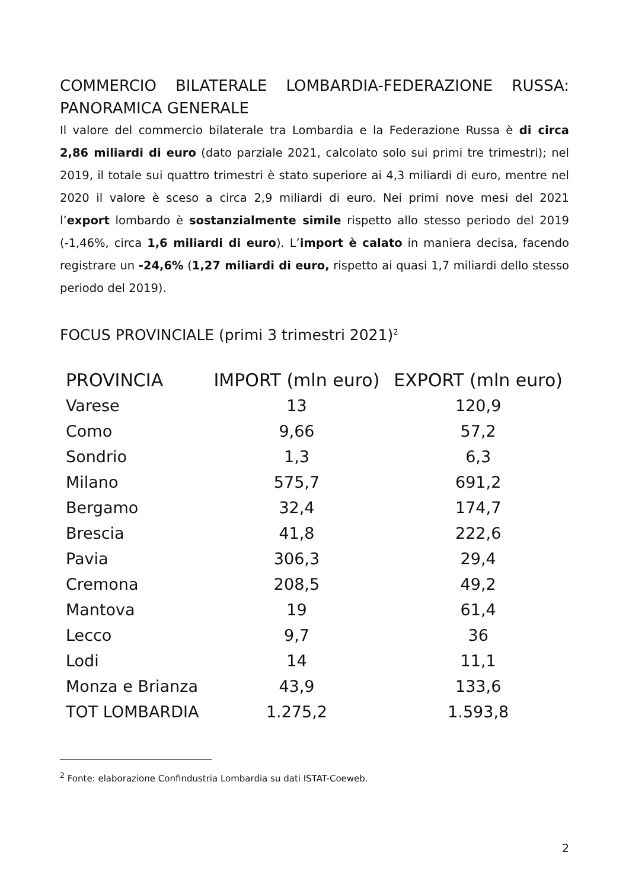COMMERCIO BILATERALE LOMBARDIA-FEDERAZIONE RUSSA: PANORAMICA GENERALE
Il valore del commercio bilaterale tra Lombardia e la Federazione Russa è di circa 2,86 miliardi di euro (dato parziale 2021, calcolato solo sui primi tre trimestri); nel 2019, il totale sui quattro trimestri è stato superiore ai 4,3 miliardi di euro, mentre nel 2020 il valore è sceso a circa 2,9 miliardi di euro. Nei primi nove mesi del 2021 l’export lombardo è sostanzialmente simile rispetto allo stesso periodo del 2019 (-1,46%, circa 1,6 miliardi di euro). L’import è calato in maniera decisa, facendo registrare un -24,6% (1,27 miliardi di euro, rispetto ai quasi 1,7 miliardi dello stesso periodo del 2019).
FOCUS PROVINCIALE (primi 3 trimestri 2021)<sup>2</sup>
| PROVINCIA | IMPORT (mln euro) | EXPORT (mln euro) |
| --- | --- | --- |
| Varese | 13 | 120,9 |
| Como | 9,66 | 57,2 |
| Sondrio | 1,3 | 6,3 |
| Milano | 575,7 | 691,2 |
| Bergamo | 32,4 | 174,7 |
| Brescia | 41,8 | 222,6 |
| Pavia | 306,3 | 29,4 |
| Cremona | 208,5 | 49,2 |
| Mantova | 19 | 61,4 |
| Lecco | 9,7 | 36 |
| Lodi | 14 | 11,1 |
| Monza e Brianza | 43,9 | 133,6 |
| TOT LOMBARDIA | 1.275,2 | 1.593,8 |
<sup>2</sup> Fonte: elaborazione Confindustria Lombardia su dati ISTAT-Coeweb.
2